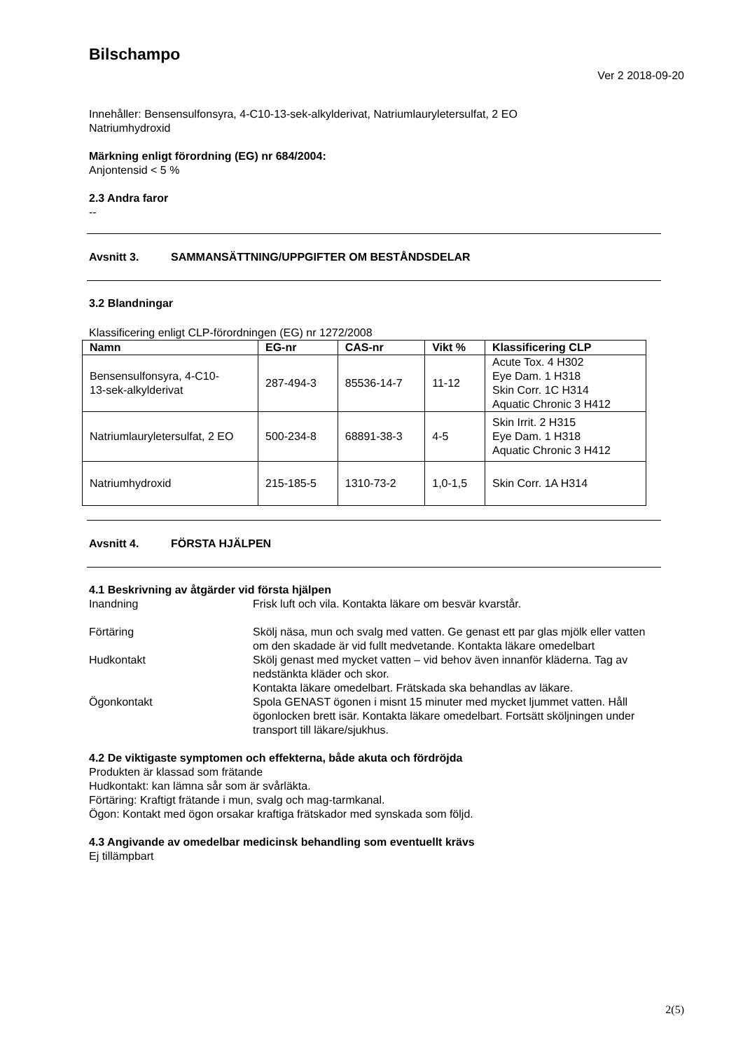Bilschampo
Ver 2 2018-09-20
Innehåller: Bensensulfonsyra, 4-C10-13-sek-alkylderivat, Natriumlauryletersulfat, 2 EO
Natriumhydroxid
Märkning enligt förordning (EG) nr 684/2004:
Anjontensid < 5 %
2.3 Andra faror
--
Avsnitt 3. SAMMANSÄTTNING/UPPGIFTER OM BESTÅNDSDELAR
3.2 Blandningar
Klassificering enligt CLP-förordningen (EG) nr 1272/2008
| Namn | EG-nr | CAS-nr | Vikt % | Klassificering CLP |
| --- | --- | --- | --- | --- |
| Bensensulfonsyra, 4-C10- 13-sek-alkylderivat | 287-494-3 | 85536-14-7 | 11-12 | Acute Tox. 4 H302 Eye Dam. 1 H318 Skin Corr. 1C H314 Aquatic Chronic 3 H412 |
| Natriumlauryletersulfat, 2 EO | 500-234-8 | 68891-38-3 | 4-5 | Skin Irrit. 2 H315 Eye Dam. 1 H318 Aquatic Chronic 3 H412 |
| Natriumhydroxid | 215-185-5 | 1310-73-2 | 1,0-1,5 | Skin Corr. 1A H314 |
Avsnitt 4. FÖRSTA HJÄLPEN
4.1 Beskrivning av åtgärder vid första hjälpen
Inandning
Frisk luft och vila. Kontakta läkare om besvär kvarstår.
Förtäring
Skölj näsa, mun och svalg med vatten. Ge genast ett par glas mjölk eller vatten om den skadade är vid fullt medvetande. Kontakta läkare omedelbart
Hudkontakt
Skölj genast med mycket vatten – vid behov även innanför kläderna. Tag av nedstänkta kläder och skor.
Kontakta läkare omedelbart. Frätskada ska behandlas av läkare.
Ögonkontakt
Spola GENAST ögonen i misnt 15 minuter med mycket ljummet vatten. Håll ögonlocken brett isär. Kontakta läkare omedelbart. Fortsätt sköljningen under transport till läkare/sjukhus.
4.2 De viktigaste symptomen och effekterna, både akuta och fördröjda
Produkten är klassad som frätande
Hudkontakt: kan lämna sår som är svårläkta.
Förtäring: Kraftigt frätande i mun, svalg och mag-tarmkanal.
Ögon: Kontakt med ögon orsakar kraftiga frätskador med synskada som följd.
4.3 Angivande av omedelbar medicinsk behandling som eventuellt krävs
Ej tillämpbart
2(5)